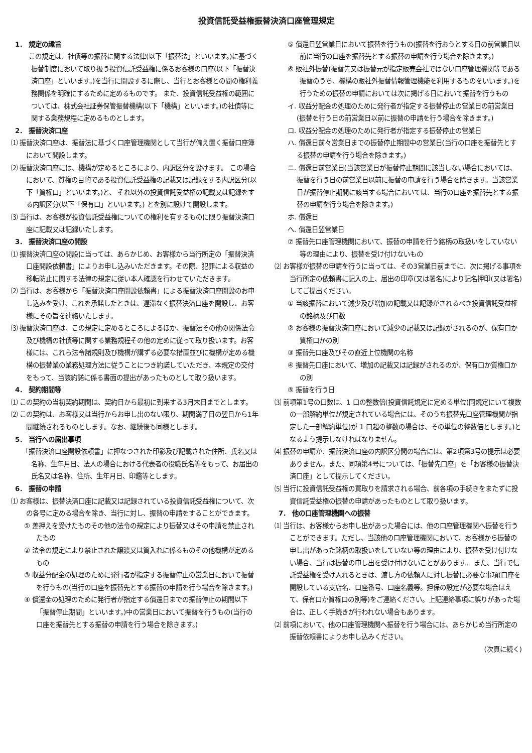投資信託受益権振替決済口座管理規定
1． 規定の趣旨
　この規定は、社債等の振替に関する法律(以下「振替法」といいます。)に基づく振替制度において取り扱う投資信託受益権に係るお客様の口座(以下「振替決済口座」といいます。)を当行に開設するに際し、当行とお客様との間の権利義務関係を明確にするために定めるものです。 また、投資信託受益権の範囲については、株式会社証券保管振替機構(以下「機構」といいます。)の社債等に関する業務規程に定めるものとします。
2． 振替決済口座
⑴ 振替決済口座は、振替法に基づく口座管理機関として当行が備え置く振替口座簿において開設します。
⑵ 振替決済口座には、機構が定めるところにより、内訳区分を設けます。 この場合において、質権の目的である投資信託受益権の記載又は記録をする内訳区分(以下「質権口」といいます。)と、 それ以外の投資信託受益権の記載又は記録をする内訳区分(以下「保有口」といいます。) とを別に設けて開設します。
⑶ 当行は、お客様が投資信託受益権についての権利を有するものに限り振替決済口座に記載又は記録いたします。
3． 振替決済口座の開設
⑴ 振替決済口座の開設に当っては、あらかじめ、お客様から当行所定の「振替決済口座開設依頼書」によりお申し込みいただきます。その際、犯罪による収益の移転防止に関する法律の規定に従い本人確認を行わせていただきます。
⑵ 当行は、お客様から「振替決済口座開設依頼書」による振替決済口座開設のお申し込みを受け、これを承諾したときは、遅滞なく振替決済口座を開設し、お客様にその旨を連絡いたします。
⑶ 振替決済口座は、この規定に定めるところによるほか、振替法その他の関係法令及び機構の社債等に関する業務規程その他の定めに従って取り扱います。お客様には、これら法令諸規則及び機構が講ずる必要な措置並びに機構が定める機構の振替業の業務処理方法に従うことにつき約諾していただき、本規定の交付をもって、当該約諾に係る書面の提出があったものとして取り扱います。
4． 契約期間等
⑴ この契約の当初契約期間は、契約日から最初に到来する3月末日までとします。
⑵ この契約は、お客様又は当行からお申し出のない限り、期間満了日の翌日から1年間継続されるものとします。なお、継続後も同様とします。
5． 当行への届出事項
「振替決済口座開設依頼書」に押なつされた印影及び記載された住所、氏名又は名称、生年月日、法人の場合における代表者の役職氏名等をもって、お届出の氏名又は名称、住所、生年月日、印鑑等とします。
6． 振替の申請
⑴ お客様は、振替決済口座に記載又は記録されている投資信託受益権について、次の各号に定める場合を除き、当行に対し、振替の申請をすることができます。
① 差押えを受けたものその他の法令の規定により振替又はその申請を禁止されたもの
② 法令の規定により禁止された譲渡又は質入れに係るものその他機構が定めるもの
③ 収益分配金の処理のために発行者が指定する振替停止の営業日において振替を行うもの(当行の口座を振替先とする振替の申請を行う場合を除きます。)
④ 償還金の処理のために発行者が指定する償還日までの振替停止の期間以下「振替停止期間」といいます。)中の営業日において振替を行うもの(当行の口座を振替先とする振替の申請を行う場合を除きます。)
⑤ 償還日翌営業日において振替を行うもの(振替を行おうとする日の前営業日以前に当行の口座を振替先とする振替の申請を行う場合を除きます。)
⑥ 販社外振替(振替先又は振替元が指定販売会社ではない口座管理機関等である振替のうち、機構の販社外振替情報管理機能を利用するものをいいます。)を行うための振替の申請においては次に掲げる日において振替を行うもの
イ. 収益分配金の処理のために発行者が指定する振替停止の営業日の前営業日(振替を行う日の前営業日以前に振替の申請を行う場合を除きます。)
ロ. 収益分配金の処理のために発行者が指定する振替停止の営業日
ハ. 償還日前々営業日までの振替停止期間中の営業日(当行の口座を振替先とする振替の申請を行う場合を除きます。)
ニ. 償還日前営業日(当該営業日が振替停止期間に該当しない場合においては、振替を行う日の前営業日以前に振替の申請を行う場合を除きます。当該営業日が振替停止期間に該当する場合においては、当行の口座を振替先とする振替の申請を行う場合を除きます。)
ホ. 償還日
ヘ. 償還日翌営業日
⑦ 振替先口座管理機関において、振替の申請を行う銘柄の取扱いをしていない等の理由により、振替を受け付けないもの
⑵ お客様が振替の申請を行うに当っては、その3営業日前までに、次に掲げる事項を当行所定の依頼書に記入の上、届出の印章(又は署名)により記名押印(又は署名)してご提出ください。
① 当該振替において減少及び増加の記載又は記録がされるべき投資信託受益権の銘柄及び口数
② お客様の振替決済口座において減少の記載又は記録がされるのが、保有口か質権口かの別
③ 振替先口座及びその直近上位機関の名称
④ 振替先口座において、増加の記載又は記録がされるのが、保有口か質権口かの別
⑤ 振替を行う日
⑶ 前項第1号の口数は、1 口の整数倍(投資信託規定に定める単位(同規定にいて複数の一部解約単位が規定されている場合には、そのうち振替先口座管理機関が指定した一部解約単位)が 1 口超の整数の場合は、その単位の整数倍とします。)となるよう提示しなければなりません。
⑷ 振替の申請が、振替決済口座の内訳区分間の場合には、第2項第3号の提示は必要ありません。また、同項第4号については、「振替先口座」を「お客様の振替決済口座」として提示してください。
⑸ 当行に投資信託受益権の買取りを請求される場合、前各項の手続きをまたずに投資信託受益権の振替の申請があったものとして取り扱います。
7． 他の口座管理機関への振替
⑴ 当行は、お客様からお申し出があった場合には、他の口座管理機関へ振替を行うことができます。ただし、当該他の口座管理機関において、お客様から振替の申し出があった銘柄の取扱いをしていない等の理由により、振替を受け付けない場合、当行は振替の申し出を受け付けないことがあります。 また、当行で信託受益権を受け入れるときは、渡し方の依頼人に対し振替に必要な事項(口座を開設している支店名、口座番号、口座名義等。担保の設定が必要な場合はえて、保有口か質権口の別等)をご連絡ください。上記連絡事項に誤りがあった場合は、正しく手続きが行われない場合もあります。
⑵ 前項において、他の口座管理機関へ振替を行う場合には、あらかじめ当行所定の振替依頼書によりお申し込みください。
(次頁に続く)